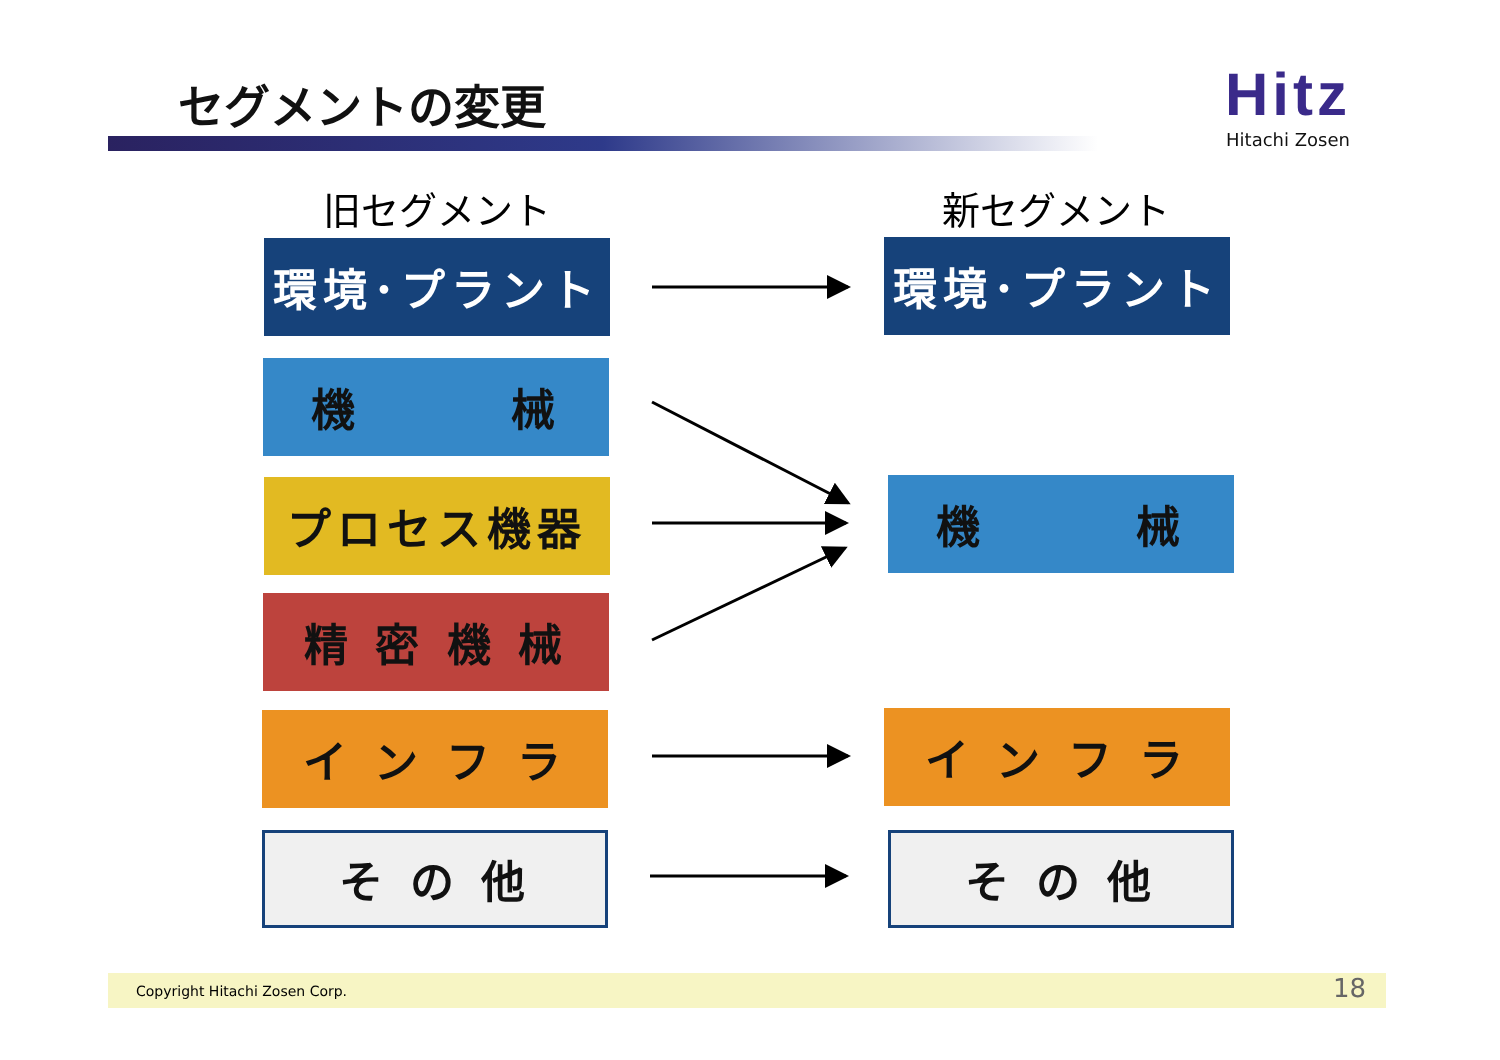セグメントの変更
Hitz
Hitachi Zosen
旧セグメント 新セグメント
環境･プラント
機　　　械
プロセス機器
精 密 機 械
イ ン フ ラ
そ の 他
環境･プラント
機　　　械
イ ン フ ラ
そ の 他
Copyright Hitachi Zosen Corp. 18